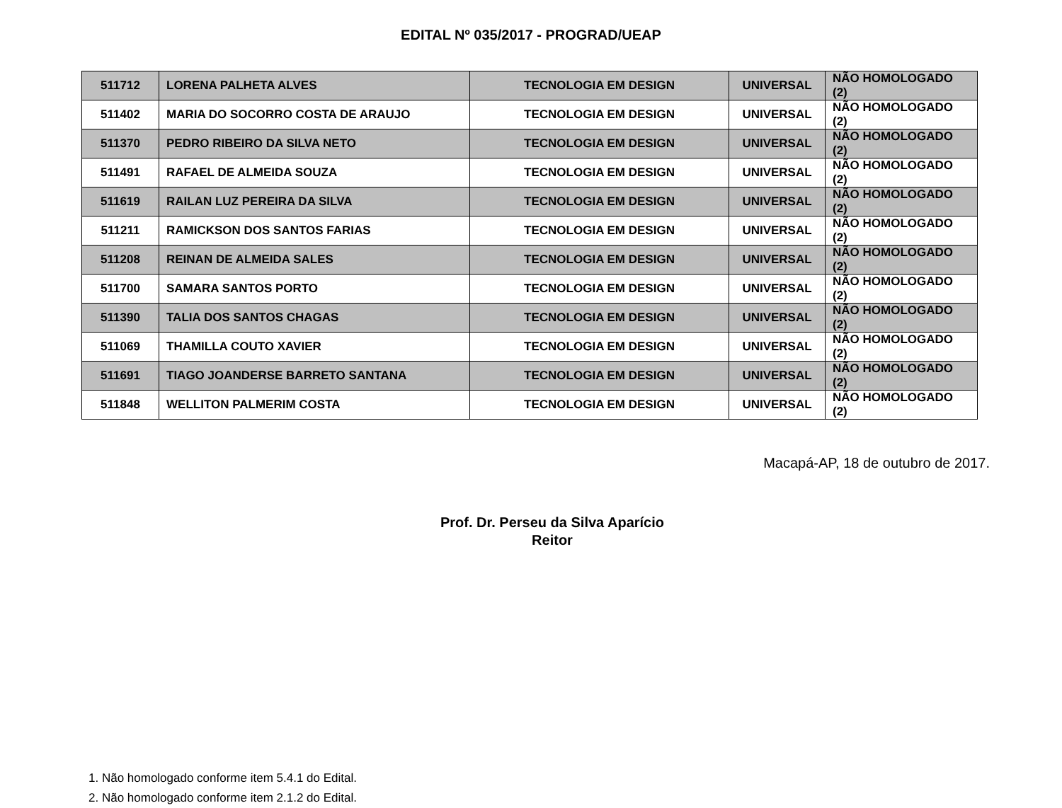EDITAL Nº 035/2017 - PROGRAD/UEAP
| 511712 | LORENA PALHETA ALVES | TECNOLOGIA EM DESIGN | UNIVERSAL | NÃO HOMOLOGADO (2) |
| 511402 | MARIA DO SOCORRO COSTA DE ARAUJO | TECNOLOGIA EM DESIGN | UNIVERSAL | NÃO HOMOLOGADO (2) |
| 511370 | PEDRO RIBEIRO DA SILVA NETO | TECNOLOGIA EM DESIGN | UNIVERSAL | NÃO HOMOLOGADO (2) |
| 511491 | RAFAEL DE ALMEIDA SOUZA | TECNOLOGIA EM DESIGN | UNIVERSAL | NÃO HOMOLOGADO (2) |
| 511619 | RAILAN LUZ PEREIRA DA SILVA | TECNOLOGIA EM DESIGN | UNIVERSAL | NÃO HOMOLOGADO (2) |
| 511211 | RAMICKSON DOS SANTOS FARIAS | TECNOLOGIA EM DESIGN | UNIVERSAL | NÃO HOMOLOGADO (2) |
| 511208 | REINAN DE ALMEIDA SALES | TECNOLOGIA EM DESIGN | UNIVERSAL | NÃO HOMOLOGADO (2) |
| 511700 | SAMARA SANTOS PORTO | TECNOLOGIA EM DESIGN | UNIVERSAL | NÃO HOMOLOGADO (2) |
| 511390 | TALIA DOS SANTOS CHAGAS | TECNOLOGIA EM DESIGN | UNIVERSAL | NÃO HOMOLOGADO (2) |
| 511069 | THAMILLA COUTO XAVIER | TECNOLOGIA EM DESIGN | UNIVERSAL | NÃO HOMOLOGADO (2) |
| 511691 | TIAGO JOANDERSE BARRETO SANTANA | TECNOLOGIA EM DESIGN | UNIVERSAL | NÃO HOMOLOGADO (2) |
| 511848 | WELLITON PALMERIM COSTA | TECNOLOGIA EM DESIGN | UNIVERSAL | NÃO HOMOLOGADO (2) |
Macapá-AP, 18 de outubro de 2017.
Prof. Dr. Perseu da Silva Aparício
Reitor
1. Não homologado conforme item 5.4.1 do Edital.
2. Não homologado conforme item 2.1.2 do Edital.